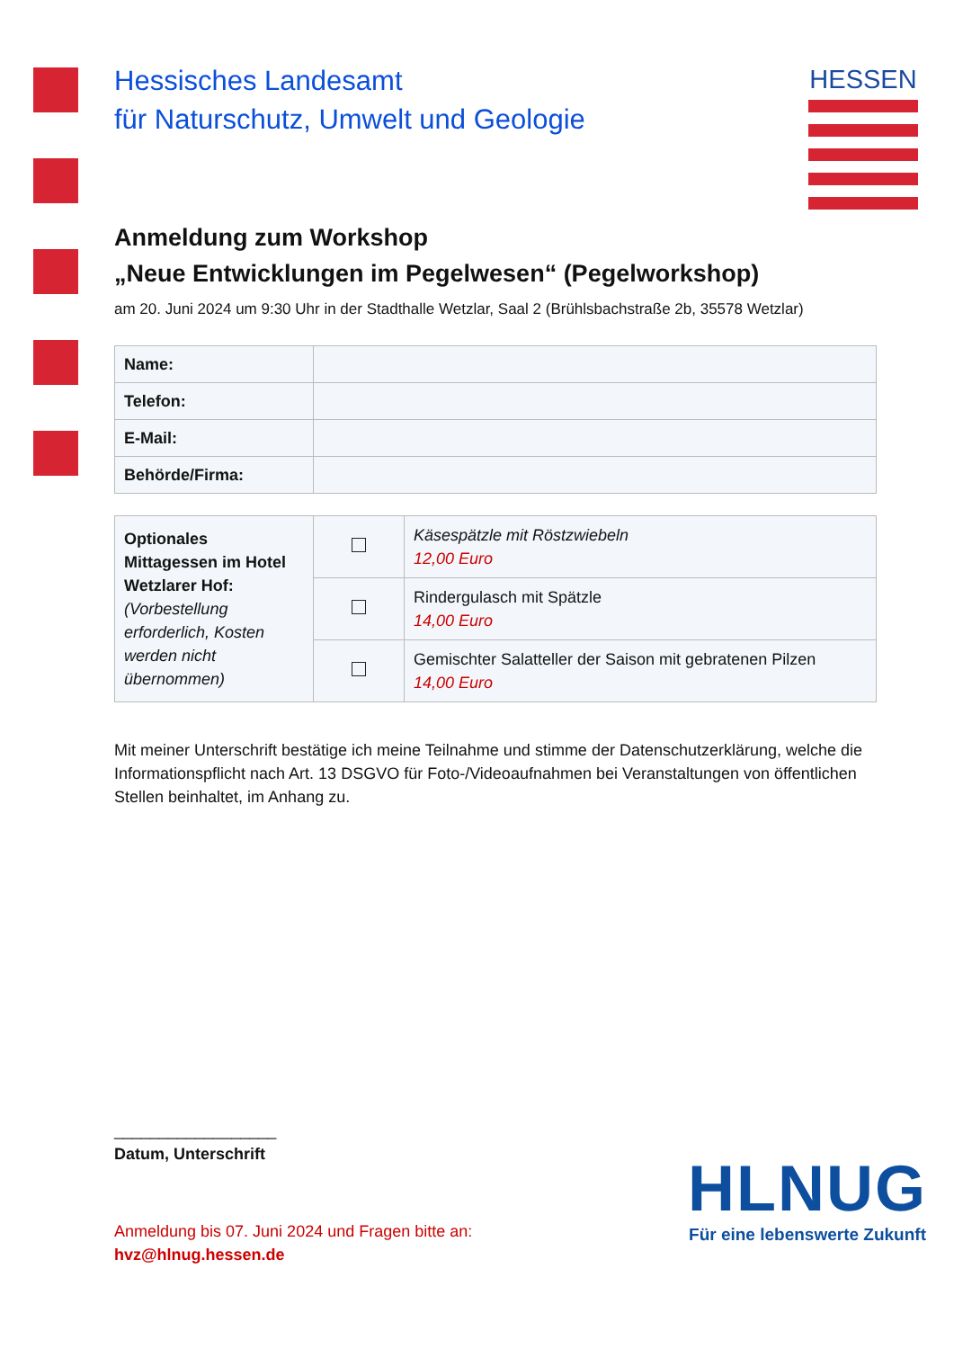HESSEN
Hessisches Landesamt
für Naturschutz, Umwelt und Geologie
Anmeldung zum Workshop
„Neue Entwicklungen im Pegelwesen“ (Pegelworkshop)
am 20. Juni 2024 um 9:30 Uhr in der Stadthalle Wetzlar, Saal 2 (Brühlsbachstraße 2b, 35578 Wetzlar)
| Name: | |
| Telefon: | |
| E-Mail: | |
| Behörde/Firma: | |
| Optionales Mittagessen im Hotel Wetzlarer Hof: (Vorbestellung erforderlich, Kosten werden nicht übernommen) | | Käsespätzle mit Röstzwiebeln 12,00 Euro |
| | | Rindergulasch mit Spätzle 14,00 Euro |
| | | Gemischter Salatteller der Saison mit gebratenen Pilzen 14,00 Euro |
Mit meiner Unterschrift bestätige ich meine Teilnahme und stimme der Datenschutzerklärung, welche die Informationspflicht nach Art. 13 DSGVO für Foto-/Videoaufnahmen bei Veranstaltungen von öffentlichen Stellen beinhaltet, im Anhang zu.
__________________
Datum, Unterschrift
Anmeldung bis 07. Juni 2024 und Fragen bitte an:
hvz@hlnug.hessen.de
HLNUG
Für eine lebenswerte Zukunft